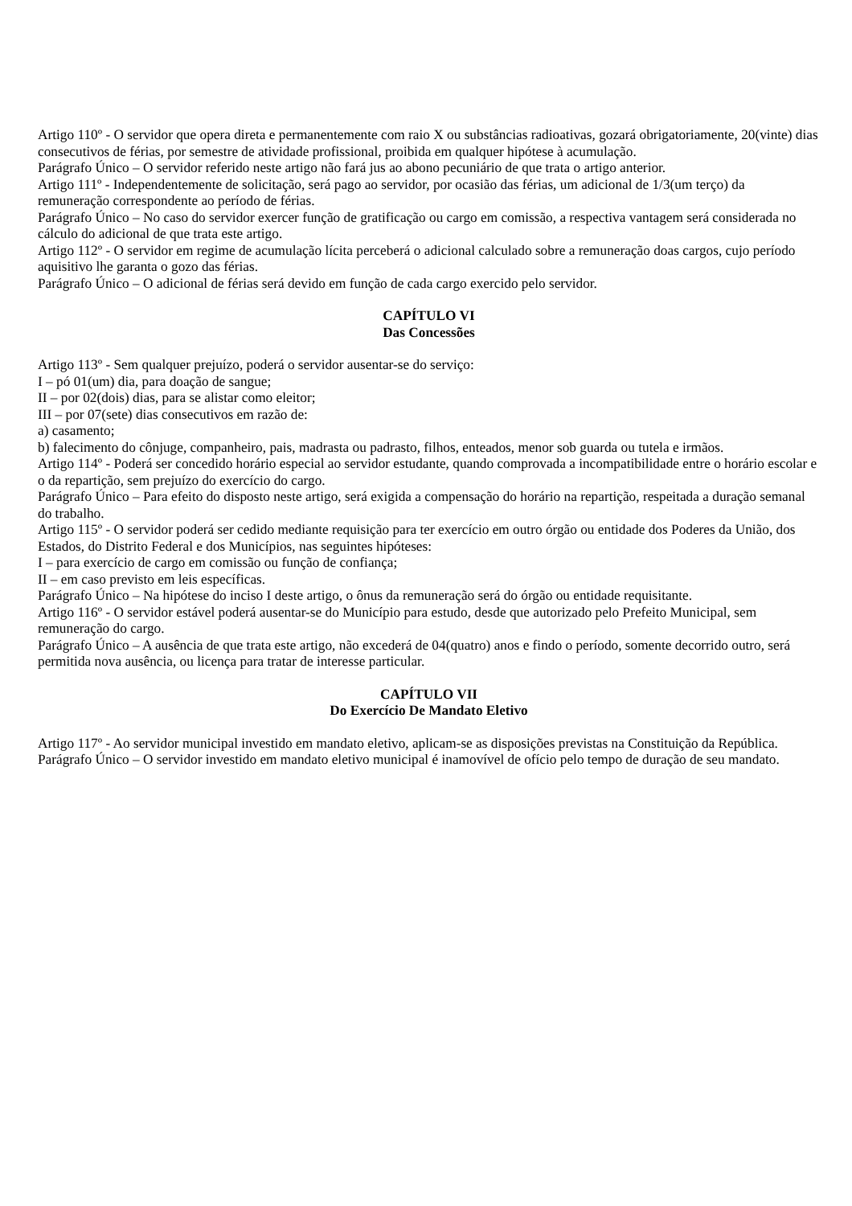Artigo 110º - O servidor que opera direta e permanentemente com raio X ou substâncias radioativas, gozará obrigatoriamente, 20(vinte) dias consecutivos de férias, por semestre de atividade profissional, proibida em qualquer hipótese à acumulação.
Parágrafo Único – O servidor referido neste artigo não fará jus ao abono pecuniário de que trata o artigo anterior.
Artigo 111º - Independentemente de solicitação, será pago ao servidor, por ocasião das férias, um adicional de 1/3(um terço) da remuneração correspondente ao período de férias.
Parágrafo Único – No caso do servidor exercer função de gratificação ou cargo em comissão, a respectiva vantagem será considerada no cálculo do adicional de que trata este artigo.
Artigo 112º - O servidor em regime de acumulação lícita perceberá o adicional calculado sobre a remuneração doas cargos, cujo período aquisitivo lhe garanta o gozo das férias.
Parágrafo Único – O adicional de férias será devido em função de cada cargo exercido pelo servidor.
CAPÍTULO VI
Das Concessões
Artigo 113º - Sem qualquer prejuízo, poderá o servidor ausentar-se do serviço:
I – pó 01(um) dia, para doação de sangue;
II – por 02(dois) dias, para se alistar como eleitor;
III – por 07(sete) dias consecutivos em razão de:
a) casamento;
b) falecimento do cônjuge, companheiro, pais, madrasta ou padrasto, filhos, enteados, menor sob guarda ou tutela e irmãos.
Artigo 114º - Poderá ser concedido horário especial ao servidor estudante, quando comprovada a incompatibilidade entre o horário escolar e o da repartição, sem prejuízo do exercício do cargo.
Parágrafo Único – Para efeito do disposto neste artigo, será exigida a compensação do horário na repartição, respeitada a duração semanal do trabalho.
Artigo 115º - O servidor poderá ser cedido mediante requisição para ter exercício em outro órgão ou entidade dos Poderes da União, dos Estados, do Distrito Federal e dos Municípios, nas seguintes hipóteses:
I – para exercício de cargo em comissão ou função de confiança;
II – em caso previsto em leis específicas.
Parágrafo Único – Na hipótese do inciso I deste artigo, o ônus da remuneração será do órgão ou entidade requisitante.
Artigo 116º - O servidor estável poderá ausentar-se do Município para estudo, desde que autorizado pelo Prefeito Municipal, sem remuneração do cargo.
Parágrafo Único – A ausência de que trata este artigo, não excederá de 04(quatro) anos e findo o período, somente decorrido outro, será permitida nova ausência, ou licença para tratar de interesse particular.
CAPÍTULO VII
Do Exercício De Mandato Eletivo
Artigo 117º - Ao servidor municipal investido em mandato eletivo, aplicam-se as disposições previstas na Constituição da República.
Parágrafo Único – O servidor investido em mandato eletivo municipal é inamovível de ofício pelo tempo de duração de seu mandato.